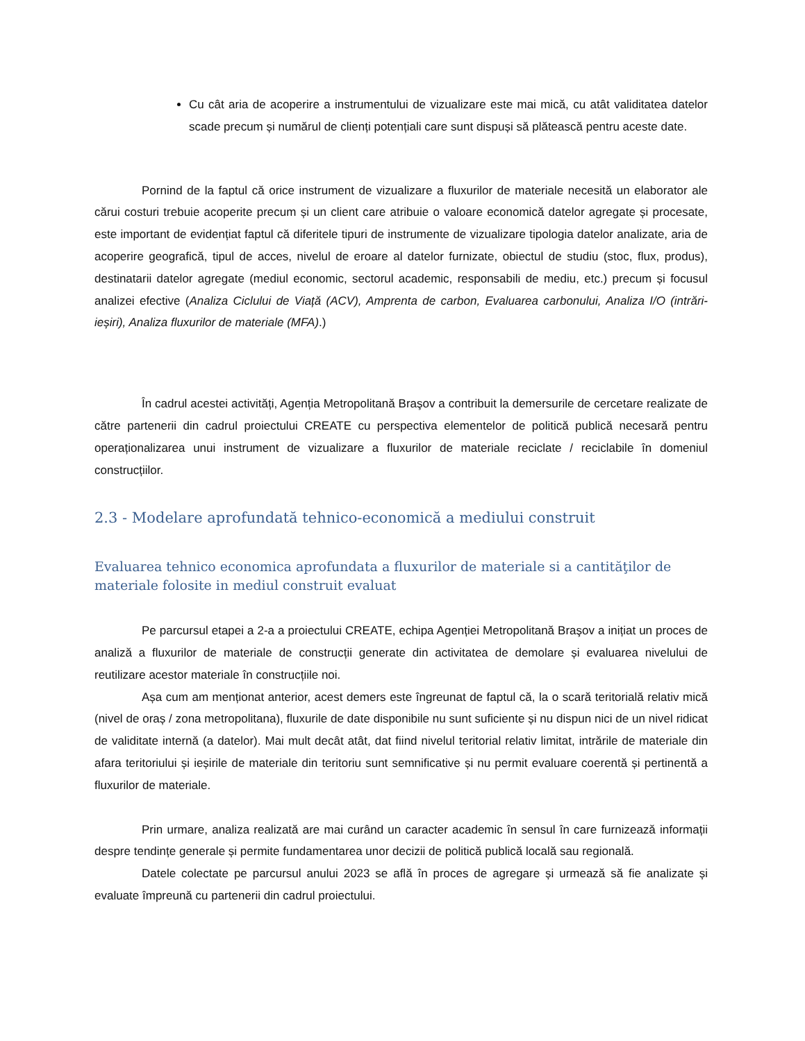Cu cât aria de acoperire a instrumentului de vizualizare este mai mică, cu atât validitatea datelor scade precum și numărul de clienți potențiali care sunt dispuși să plătească pentru aceste date.
Pornind de la faptul că orice instrument de vizualizare a fluxurilor de materiale necesită un elaborator ale cărui costuri trebuie acoperite precum și un client care atribuie o valoare economică datelor agregate și procesate, este important de evidențiat faptul că diferitele tipuri de instrumente de vizualizare tipologia datelor analizate, aria de acoperire geografică, tipul de acces, nivelul de eroare al datelor furnizate, obiectul de studiu (stoc, flux, produs), destinatarii datelor agregate (mediul economic, sectorul academic, responsabili de mediu, etc.) precum și focusul analizei efective (Analiza Ciclului de Viață (ACV), Amprenta de carbon, Evaluarea carbonului, Analiza I/O (intrări-ieșiri), Analiza fluxurilor de materiale (MFA).)
În cadrul acestei activități, Agenția Metropolitană Braşov a contribuit la demersurile de cercetare realizate de către partenerii din cadrul proiectului CREATE cu perspectiva elementelor de politică publică necesară pentru operaționalizarea unui instrument de vizualizare a fluxurilor de materiale reciclate / reciclabile în domeniul construcțiilor.
2.3 - Modelare aprofundată tehnico-economică a mediului construit
Evaluarea tehnico economica aprofundata a fluxurilor de materiale si a cantităţilor de materiale folosite in mediul construit evaluat
Pe parcursul etapei a 2-a a proiectului CREATE, echipa Agenției Metropolitană Braşov a inițiat un proces de analiză a fluxurilor de materiale de construcții generate din activitatea de demolare și evaluarea nivelului de reutilizare acestor materiale în construcțiile noi.
Așa cum am menționat anterior, acest demers este îngreunat de faptul că, la o scară teritorială relativ mică (nivel de oraș / zona metropolitana), fluxurile de date disponibile nu sunt suficiente și nu dispun nici de un nivel ridicat de validitate internă (a datelor). Mai mult decât atât, dat fiind nivelul teritorial relativ limitat, intrările de materiale din afara teritoriului și ieșirile de materiale din teritoriu sunt semnificative și nu permit evaluare coerentă și pertinentă a fluxurilor de materiale.
Prin urmare, analiza realizată are mai curând un caracter academic în sensul în care furnizează informații despre tendințe generale și permite fundamentarea unor decizii de politică publică locală sau regională.
Datele colectate pe parcursul anului 2023 se află în proces de agregare și urmează să fie analizate și evaluate împreună cu partenerii din cadrul proiectului.